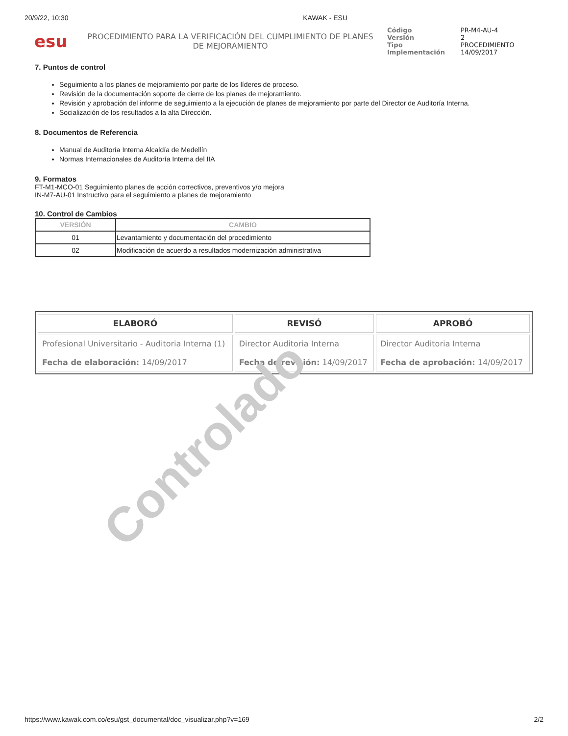20/9/22, 10:30 KAWAK - ESU
esu
PROCEDIMIENTO PARA LA VERIFICACIÓN DEL CUMPLIMIENTO DE PLANES DE MEJORAMIENTO
| Código | PR-M4-AU-4 |
| Versión | 2 |
| Tipo | PROCEDIMIENTO |
| Implementación | 14/09/2017 |
7. Puntos de control
Seguimiento a los planes de mejoramiento por parte de los líderes de proceso.
Revisión de la documentación soporte de cierre de los planes de mejoramiento.
Revisión y aprobación del informe de seguimiento a la ejecución de planes de mejoramiento por parte del Director de Auditoría Interna.
Socialización de los resultados a la alta Dirección.
8. Documentos de Referencia
Manual de Auditoría Interna Alcaldía de Medellín
Normas Internacionales de Auditoría Interna del IIA
9. Formatos
FT-M1-MCO-01 Seguimiento planes de acción correctivos, preventivos y/o mejora
IN-M7-AU-01 Instructivo para el seguimiento a planes de mejoramiento
10. Control de Cambios
| VERSIÓN | CAMBIO |
| --- | --- |
| 01 | Levantamiento y documentación del procedimiento |
| 02 | Modificación de acuerdo a resultados modernización administrativa |
| ELABORÓ | REVISÓ | APROBÓ |
| --- | --- | --- |
| Profesional Universitario - Auditoria Interna (1) Fecha de elaboración: 14/09/2017 | Director Auditoria Interna Fecha de revisión: 14/09/2017 | Director Auditoria Interna Fecha de aprobación: 14/09/2017 |
Controlado
https://www.kawak.com.co/esu/gst_documental/doc_visualizar.php?v=169 2/2